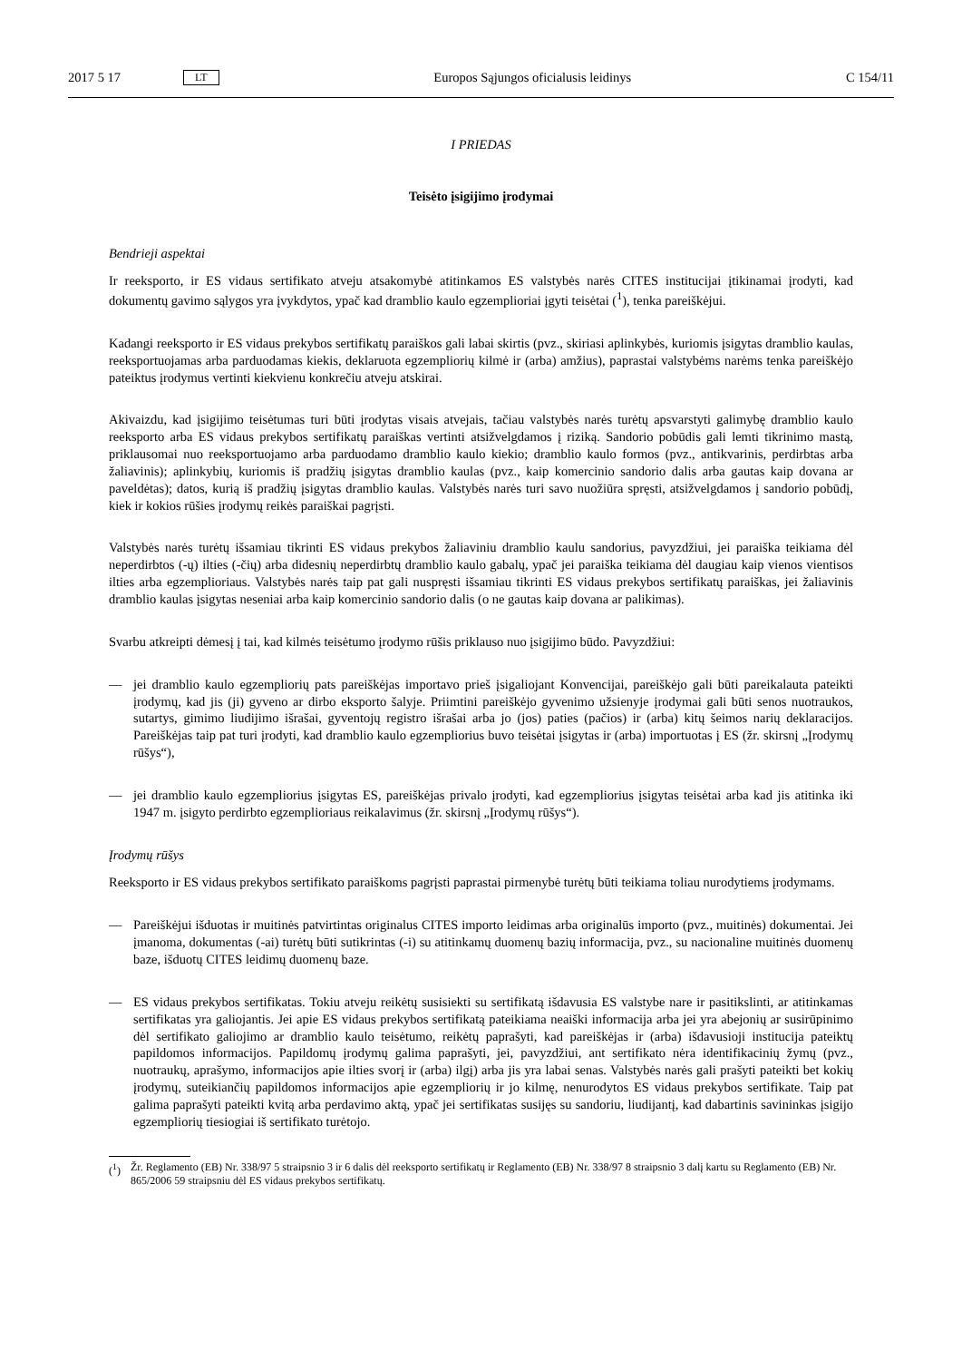2017 5 17
LT
Europos Sąjungos oficialusis leidinys
C 154/11
I PRIEDAS
Teisėto įsigijimo įrodymai
Bendrieji aspektai
Ir reeksporto, ir ES vidaus sertifikato atveju atsakomybė atitinkamos ES valstybės narės CITES institucijai įtikinamai įrodyti, kad dokumentų gavimo sąlygos yra įvykdytos, ypač kad dramblio kaulo egzemplioriai įgyti teisėtai (<sup>1</sup>), tenka pareiškėjui.
Kadangi reeksporto ir ES vidaus prekybos sertifikatų paraiškos gali labai skirtis (pvz., skiriasi aplinkybės, kuriomis įsigytas dramblio kaulas, reeksportuojamas arba parduodamas kiekis, deklaruota egzempliorių kilmė ir (arba) amžius), paprastai valstybėms narėms tenka pareiškėjo pateiktus įrodymus vertinti kiekvienu konkrečiu atveju atskirai.
Akivaizdu, kad įsigijimo teisėtumas turi būti įrodytas visais atvejais, tačiau valstybės narės turėtų apsvarstyti galimybę dramblio kaulo reeksporto arba ES vidaus prekybos sertifikatų paraiškas vertinti atsižvelgdamos į riziką. Sandorio pobūdis gali lemti tikrinimo mastą, priklausomai nuo reeksportuojamo arba parduodamo dramblio kaulo kiekio; dramblio kaulo formos (pvz., antikvarinis, perdirbtas arba žaliavinis); aplinkybių, kuriomis iš pradžių įsigytas dramblio kaulas (pvz., kaip komercinio sandorio dalis arba gautas kaip dovana ar paveldėtas); datos, kurią iš pradžių įsigytas dramblio kaulas. Valstybės narės turi savo nuožiūra spręsti, atsižvelgdamos į sandorio pobūdį, kiek ir kokios rūšies įrodymų reikės paraiškai pagrįsti.
Valstybės narės turėtų išsamiau tikrinti ES vidaus prekybos žaliaviniu dramblio kaulu sandorius, pavyzdžiui, jei paraiška teikiama dėl neperdirbtos (-ų) ilties (-čių) arba didesnių neperdirbtų dramblio kaulo gabalų, ypač jei paraiška teikiama dėl daugiau kaip vienos vientisos ilties arba egzemplioriaus. Valstybės narės taip pat gali nuspręsti išsamiau tikrinti ES vidaus prekybos sertifikatų paraiškas, jei žaliavinis dramblio kaulas įsigytas neseniai arba kaip komercinio sandorio dalis (o ne gautas kaip dovana ar palikimas).
Svarbu atkreipti dėmesį į tai, kad kilmės teisėtumo įrodymo rūšis priklauso nuo įsigijimo būdo. Pavyzdžiui:
— jei dramblio kaulo egzempliorių pats pareiškėjas importavo prieš įsigaliojant Konvencijai, pareiškėjo gali būti pareikalauta pateikti įrodymų, kad jis (ji) gyveno ar dirbo eksporto šalyje. Priimtini pareiškėjo gyvenimo užsienyje įrodymai gali būti senos nuotraukos, sutartys, gimimo liudijimo išrašai, gyventojų registro išrašai arba jo (jos) paties (pačios) ir (arba) kitų šeimos narių deklaracijos. Pareiškėjas taip pat turi įrodyti, kad dramblio kaulo egzempliorius buvo teisėtai įsigytas ir (arba) importuotas į ES (žr. skirsnį „Įrodymų rūšys“),
— jei dramblio kaulo egzempliorius įsigytas ES, pareiškėjas privalo įrodyti, kad egzempliorius įsigytas teisėtai arba kad jis atitinka iki 1947 m. įsigyto perdirbto egzemplioriaus reikalavimus (žr. skirsnį „Įrodymų rūšys“).
Įrodymų rūšys
Reeksporto ir ES vidaus prekybos sertifikato paraiškoms pagrįsti paprastai pirmenybė turėtų būti teikiama toliau nurodytiems įrodymams.
— Pareiškėjui išduotas ir muitinės patvirtintas originalus CITES importo leidimas arba originalūs importo (pvz., muitinės) dokumentai. Jei įmanoma, dokumentas (-ai) turėtų būti sutikrintas (-i) su atitinkamų duomenų bazių informacija, pvz., su nacionaline muitinės duomenų baze, išduotų CITES leidimų duomenų baze.
— ES vidaus prekybos sertifikatas. Tokiu atveju reikėtų susisiekti su sertifikatą išdavusia ES valstybe nare ir pasitikslinti, ar atitinkamas sertifikatas yra galiojantis. Jei apie ES vidaus prekybos sertifikatą pateikiama neaiški informacija arba jei yra abejonių ar susirūpinimo dėl sertifikato galiojimo ar dramblio kaulo teisėtumo, reikėtų paprašyti, kad pareiškėjas ir (arba) išdavusioji institucija pateiktų papildomos informacijos. Papildomų įrodymų galima paprašyti, jei, pavyzdžiui, ant sertifikato nėra identifikacinių žymų (pvz., nuotraukų, aprašymo, informacijos apie ilties svorį ir (arba) ilgį) arba jis yra labai senas. Valstybės narės gali prašyti pateikti bet kokių įrodymų, suteikiančių papildomos informacijos apie egzempliorių ir jo kilmę, nenurodytos ES vidaus prekybos sertifikate. Taip pat galima paprašyti pateikti kvitą arba perdavimo aktą, ypač jei sertifikatas susijęs su sandoriu, liudijantį, kad dabartinis savininkas įsigijo egzempliorių tiesiogiai iš sertifikato turėtojo.
(<sup>1</sup>) Žr. Reglamento (EB) Nr. 338/97 5 straipsnio 3 ir 6 dalis dėl reeksporto sertifikatų ir Reglamento (EB) Nr. 338/97 8 straipsnio 3 dalį kartu su Reglamento (EB) Nr. 865/2006 59 straipsniu dėl ES vidaus prekybos sertifikatų.